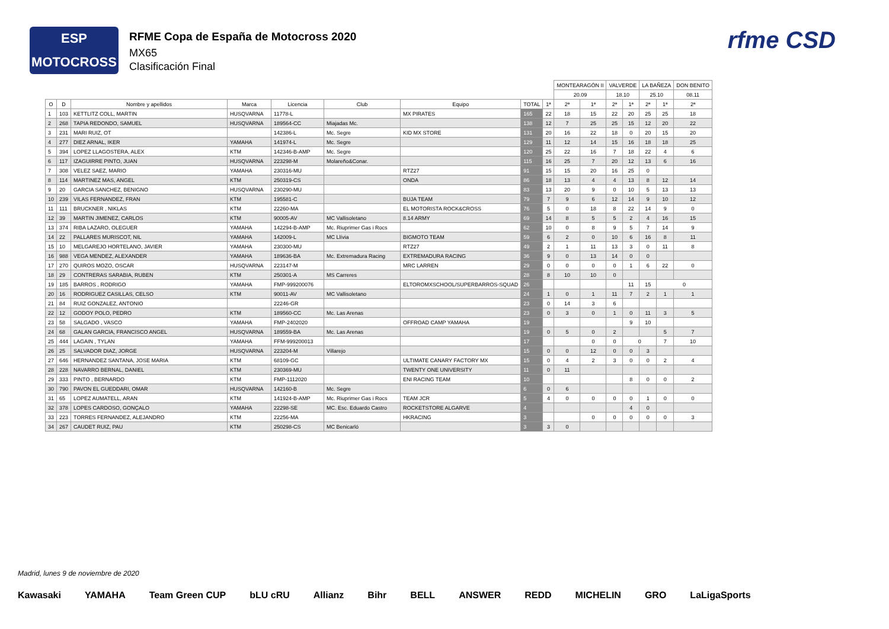ESP
MOTOCROSS
RFME Copa de España de Motocross 2020
MX65
Clasificación Final
rfme CSD
| | | | | | | | | | MONTEARAGÓN II | | VALVERDE | | LA BAÑEZA | | DON BENITO |
| --- | --- | --- | --- | --- | --- | --- | --- | --- | --- | --- | --- | --- | --- | --- | --- |
| | | | | | | | | | 20.09 | | 18.10 | | 25.10 | | 08.11 |
| O | D | Nombre y apellidos | Marca | Licencia | Club | Equipo | TOTAL | 1ª | 2ª | 1ª | 2ª | 1ª | 2ª | 1ª | 2ª |
| 1 | 103 | KETTLITZ COLL, MARTIN | HUSQVARNA | 11778-L | | MX PIRATES | 165 | 22 | 18 | 15 | 22 | 20 | 25 | 25 | 18 |
| 2 | 268 | TAPIA REDONDO, SAMUEL | HUSQVARNA | 189564-CC | Miajadas Mc. | | 138 | 12 | 7 | 25 | 25 | 15 | 12 | 20 | 22 |
| 3 | 231 | MARI RUIZ, OT | | 142386-L | Mc. Segre | KID MX STORE | 131 | 20 | 16 | 22 | 18 | 0 | 20 | 15 | 20 |
| 4 | 277 | DIEZ ARNAL, IKER | YAMAHA | 141974-L | Mc. Segre | | 129 | 11 | 12 | 14 | 15 | 16 | 18 | 18 | 25 |
| 5 | 394 | LOPEZ LLAGOSTERA, ALEX | KTM | 142346-B-AMP | Mc. Segre | | 120 | 25 | 22 | 16 | 7 | 18 | 22 | 4 | 6 |
| 6 | 117 | IZAGUIRRE PINTO, JUAN | HUSQVARNA | 223298-M | Molareño&Conar. | | 115 | 16 | 25 | 7 | 20 | 12 | 13 | 6 | 16 |
| 7 | 308 | VELEZ SAEZ, MARIO | YAMAHA | 230316-MU | | RTZ27 | 91 | 15 | 15 | 20 | 16 | 25 | 0 | | |
| 8 | 114 | MARTINEZ MAS, ANGEL | KTM | 250319-CS | | ONDA | 86 | 18 | 13 | 4 | 4 | 13 | 8 | 12 | 14 |
| 9 | 20 | GARCIA SANCHEZ, BENIGNO | HUSQVARNA | 230290-MU | | | 83 | 13 | 20 | 9 | 0 | 10 | 5 | 13 | 13 |
| 10 | 239 | VILAS FERNANDEZ, FRAN | KTM | 195581-C | | BUJA TEAM | 79 | 7 | 9 | 6 | 12 | 14 | 9 | 10 | 12 |
| 11 | 111 | BRUCKNER , NIKLAS | KTM | 22260-MA | | EL MOTORISTA ROCK&CROSS | 76 | 5 | 0 | 18 | 8 | 22 | 14 | 9 | 0 |
| 12 | 39 | MARTIN JIMENEZ, CARLOS | KTM | 90005-AV | MC Vallisoletano | 8.14 ARMY | 69 | 14 | 8 | 5 | 5 | 2 | 4 | 16 | 15 |
| 13 | 374 | RIBA LAZARO, OLEGUER | YAMAHA | 142294-B-AMP | Mc. Riuprimer Gas i Rocs | | 62 | 10 | 0 | 8 | 9 | 5 | 7 | 14 | 9 |
| 14 | 22 | PALLARES MURISCOT, NIL | YAMAHA | 142009-L | MC Llívia | BIGMOTO TEAM | 59 | 6 | 2 | 0 | 10 | 6 | 16 | 8 | 11 |
| 15 | 10 | MELGAREJO HORTELANO, JAVIER | YAMAHA | 230300-MU | | RTZ27 | 49 | 2 | 1 | 11 | 13 | 3 | 0 | 11 | 8 |
| 16 | 988 | VEGA MENDEZ, ALEXANDER | YAMAHA | 189636-BA | Mc. Extremadura Racing | EXTREMADURA RACING | 36 | 9 | 0 | 13 | 14 | 0 | 0 | | |
| 17 | 270 | QUIROS MOZO, OSCAR | HUSQVARNA | 223147-M | | MRC LARREN | 29 | 0 | 0 | 0 | 0 | 1 | 6 | 22 | 0 |
| 18 | 29 | CONTRERAS SARABIA, RUBEN | KTM | 250301-A | MS Carreres | | 28 | 8 | 10 | 10 | 0 | | | | |
| 19 | 185 | BARROS , RODRIGO | YAMAHA | FMP-999200076 | | ELTOROMXSCHOOL/SUPERBARROS-SQUAD | 26 | | | | | 11 | 15 | 0 | |
| 20 | 16 | RODRIGUEZ CASILLAS, CELSO | KTM | 90011-AV | MC Vallisoletano | | 24 | 1 | 0 | 1 | 11 | 7 | 2 | 1 | 1 |
| 21 | 84 | RUIZ GONZALEZ, ANTONIO | | 22246-GR | | | 23 | 0 | 14 | 3 | 6 | | | | |
| 22 | 12 | GODOY POLO, PEDRO | KTM | 189560-CC | Mc. Las Arenas | | 23 | 0 | 3 | 0 | 1 | 0 | 11 | 3 | 5 |
| 23 | 58 | SALGADO , VASCO | YAMAHA | FMP-2402020 | | OFFROAD CAMP YAMAHA | 19 | | | | | 9 | 10 | | |
| 24 | 68 | GALAN GARCIA, FRANCISCO ANGEL | HUSQVARNA | 189559-BA | Mc. Las Arenas | | 19 | 0 | 5 | 0 | 2 | | | 5 | 7 |
| 25 | 444 | LAGAIN , TYLAN | YAMAHA | FFM-999200013 | | | 17 | | | 0 | 0 | 0 | | 7 | 10 |
| 26 | 25 | SALVADOR DIAZ, JORGE | HUSQVARNA | 223204-M | Villarejo | | 15 | 0 | 0 | 12 | 0 | 0 | 3 | | |
| 27 | 646 | HERNANDEZ SANTANA, JOSE MARIA | KTM | 68109-GC | | ULTIMATE CANARY FACTORY MX | 15 | 0 | 4 | 2 | 3 | 0 | 0 | 2 | 4 |
| 28 | 228 | NAVARRO BERNAL, DANIEL | KTM | 230369-MU | | TWENTY ONE UNIVERSITY | 11 | 0 | 11 | | | | | | |
| 29 | 333 | PINTO , BERNARDO | KTM | FMP-1112020 | | ENI RACING TEAM | 10 | | | | | 8 | 0 | 0 | 2 |
| 30 | 790 | PAVON EL GUEDDARI, OMAR | HUSQVARNA | 142160-B | Mc. Segre | | 6 | 0 | 6 | | | | | | |
| 31 | 65 | LOPEZ AUMATELL, ARAN | KTM | 141924-B-AMP | Mc. Riuprimer Gas i Rocs | TEAM JCR | 5 | 4 | 0 | 0 | 0 | 0 | 1 | 0 | 0 |
| 32 | 378 | LOPES CARDOSO, GONÇALO | YAMAHA | 22298-SE | MC. Esc. Eduardo Castro | ROCKETSTORE ALGARVE | 4 | | | | | 4 | 0 | | |
| 33 | 223 | TORRES FERNANDEZ, ALEJANDRO | KTM | 22256-MA | | HKRACING | 3 | | | 0 | 0 | 0 | 0 | 0 | 3 |
| 34 | 267 | CAUDET RUIZ, PAU | KTM | 250298-CS | MC Benicarló | | 3 | 3 | 0 | | | | | | |
Madrid, lunes 9 de noviembre de 2020
Kawasaki YAMAHA Team Green CUP bLU cRU Allianz Bihr BELL ANSWER REDD MICHELIN GRO LaLigaSports